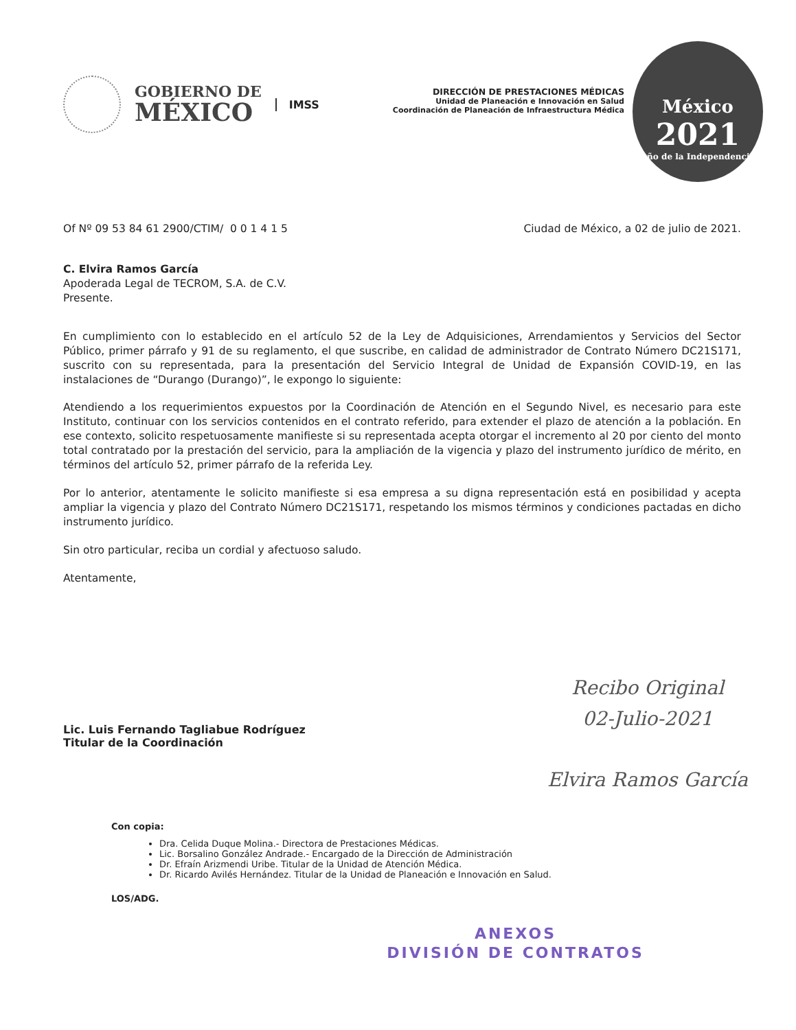GOBIERNO DE
MÉXICO
IMSS
DIRECCIÓN DE PRESTACIONES MÉDICAS
Unidad de Planeación e Innovación en Salud
Coordinación de Planeación de Infraestructura Médica
México
2021
Año de la Independencia
Of Nº 09 53 84 61 2900/CTIM/ 0 0 1 4 1 5
Ciudad de México, a 02 de julio de 2021.
C. Elvira Ramos García
Apoderada Legal de TECROM, S.A. de C.V.
Presente.
En cumplimiento con lo establecido en el artículo 52 de la Ley de Adquisiciones, Arrendamientos y Servicios del Sector Público, primer párrafo y 91 de su reglamento, el que suscribe, en calidad de administrador de Contrato Número DC21S171, suscrito con su representada, para la presentación del Servicio Integral de Unidad de Expansión COVID-19, en las instalaciones de “Durango (Durango)”, le expongo lo siguiente:
Atendiendo a los requerimientos expuestos por la Coordinación de Atención en el Segundo Nivel, es necesario para este Instituto, continuar con los servicios contenidos en el contrato referido, para extender el plazo de atención a la población. En ese contexto, solicito respetuosamente manifieste si su representada acepta otorgar el incremento al 20 por ciento del monto total contratado por la prestación del servicio, para la ampliación de la vigencia y plazo del instrumento jurídico de mérito, en términos del artículo 52, primer párrafo de la referida Ley.
Por lo anterior, atentamente le solicito manifieste si esa empresa a su digna representación está en posibilidad y acepta ampliar la vigencia y plazo del Contrato Número DC21S171, respetando los mismos términos y condiciones pactadas en dicho instrumento jurídico.
Sin otro particular, reciba un cordial y afectuoso saludo.
Atentamente,
Lic. Luis Fernando Tagliabue Rodríguez
Titular de la Coordinación
Con copia:
Dra. Celida Duque Molina.- Directora de Prestaciones Médicas.
Lic. Borsalino González Andrade.- Encargado de la Dirección de Administración
Dr. Efraín Arizmendi Uribe. Titular de la Unidad de Atención Médica.
Dr. Ricardo Avilés Hernández. Titular de la Unidad de Planeación e Innovación en Salud.
LOS/ADG.
ANEXOS
DIVISIÓN DE CONTRATOS
Recibo Original
02-Julio-2021
Elvira Ramos García